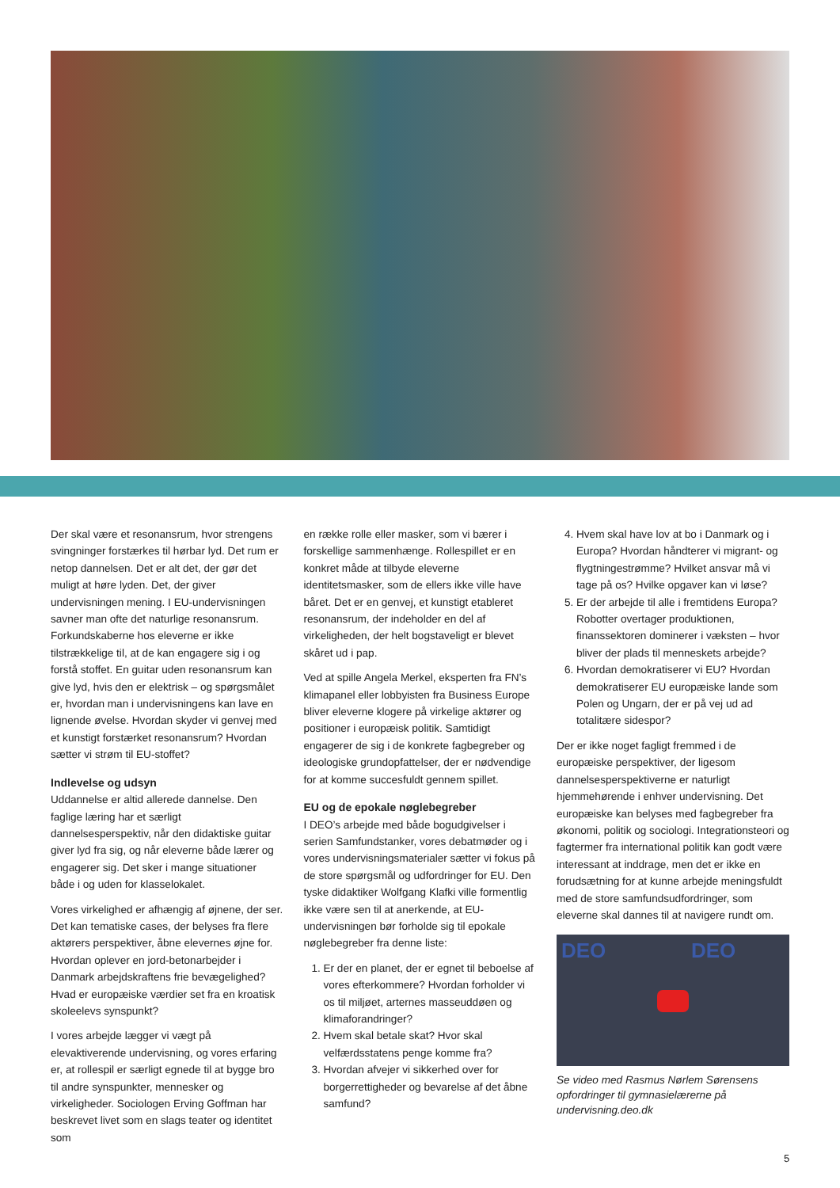Der skal være et resonansrum, hvor strengens svingninger forstærkes til hørbar lyd. Det rum er netop dannelsen. Det er alt det, der gør det muligt at høre lyden. Det, der giver undervisningen mening. I EU-undervisningen savner man ofte det naturlige resonansrum. Forkundskaberne hos eleverne er ikke tilstrækkelige til, at de kan engagere sig i og forstå stoffet. En guitar uden resonansrum kan give lyd, hvis den er elektrisk – og spørgsmålet er, hvordan man i undervisningens kan lave en lignende øvelse. Hvordan skyder vi genvej med et kunstigt forstærket resonansrum? Hvordan sætter vi strøm til EU-stoffet?
Indlevelse og udsyn
Uddannelse er altid allerede dannelse. Den faglige læring har et særligt dannelsesperspektiv, når den didaktiske guitar giver lyd fra sig, og når eleverne både lærer og engagerer sig. Det sker i mange situationer både i og uden for klasselokalet.
Vores virkelighed er afhængig af øjnene, der ser. Det kan tematiske cases, der belyses fra flere aktørers perspektiver, åbne elevernes øjne for. Hvordan oplever en jord-betonarbejder i Danmark arbejdskraftens frie bevægelighed? Hvad er europæiske værdier set fra en kroatisk skoleelevs synspunkt?
I vores arbejde lægger vi vægt på elevaktiverende undervisning, og vores erfaring er, at rollespil er særligt egnede til at bygge bro til andre synspunkter, mennesker og virkeligheder. Sociologen Erving Goffman har beskrevet livet som en slags teater og identitet som
en række rolle eller masker, som vi bærer i forskellige sammenhænge. Rollespillet er en konkret måde at tilbyde eleverne identitetsmasker, som de ellers ikke ville have båret. Det er en genvej, et kunstigt etableret resonansrum, der indeholder en del af virkeligheden, der helt bogstaveligt er blevet skåret ud i pap.
Ved at spille Angela Merkel, eksperten fra FN’s klimapanel eller lobbyisten fra Business Europe bliver eleverne klogere på virkelige aktører og positioner i europæisk politik. Samtidigt engagerer de sig i de konkrete fagbegreber og ideologiske grundopfattelser, der er nødvendige for at komme succesfuldt gennem spillet.
EU og de epokale nøglebegreber
I DEO’s arbejde med både bogudgivelser i serien Samfundstanker, vores debatmøder og i vores undervisningsmaterialer sætter vi fokus på de store spørgsmål og udfordringer for EU. Den tyske didaktiker Wolfgang Klafki ville formentlig ikke være sen til at anerkende, at EU-undervisningen bør forholde sig til epokale nøglebegreber fra denne liste:
1. Er der en planet, der er egnet til beboelse af vores efterkommere? Hvordan forholder vi os til miljøet, arternes masseuddøen og klimaforandringer?
2. Hvem skal betale skat? Hvor skal velfærdsstatens penge komme fra?
3. Hvordan afvejer vi sikkerhed over for borgerrettigheder og bevarelse af det åbne samfund?
4. Hvem skal have lov at bo i Danmark og i Europa? Hvordan håndterer vi migrant- og flygtningestrømme? Hvilket ansvar må vi tage på os? Hvilke opgaver kan vi løse?
5. Er der arbejde til alle i fremtidens Europa? Robotter overtager produktionen, finanssektoren dominerer i væksten – hvor bliver der plads til menneskets arbejde?
6. Hvordan demokratiserer vi EU? Hvordan demokratiserer EU europæiske lande som Polen og Ungarn, der er på vej ud ad totalitære sidespor?
Der er ikke noget fagligt fremmed i de europæiske perspektiver, der ligesom dannelsesperspektiverne er naturligt hjemmehørende i enhver undervisning. Det europæiske kan belyses med fagbegreber fra økonomi, politik og sociologi. Integrationsteori og fagtermer fra international politik kan godt være interessant at inddrage, men det er ikke en forudsætning for at kunne arbejde meningsfuldt med de store samfundsudfordringer, som eleverne skal dannes til at navigere rundt om.
DEO DEO
Se video med Rasmus Nørlem Sørensens opfordringer til gymnasielærerne på undervisning.deo.dk
5